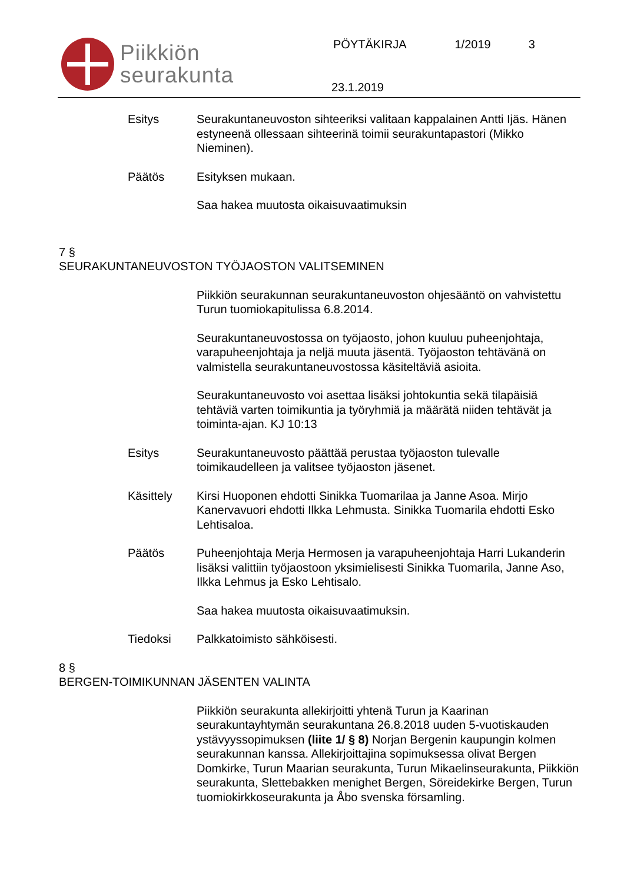Piikkiön
seurakunta
PÖYTÄKIRJA 1/2019 3
23.1.2019
Esitys Seurakuntaneuvoston sihteeriksi valitaan kappalainen Antti Ijäs. Hänen estyneenä ollessaan sihteerinä toimii seurakuntapastori (Mikko Nieminen).
Päätös Esityksen mukaan.
Saa hakea muutosta oikaisuvaatimuksin
7 §
SEURAKUNTANEUVOSTON TYÖJAOSTON VALITSEMINEN
Piikkiön seurakunnan seurakuntaneuvoston ohjesääntö on vahvistettu Turun tuomiokapitulissa 6.8.2014.
Seurakuntaneuvostossa on työjaosto, johon kuuluu puheenjohtaja, varapuheenjohtaja ja neljä muuta jäsentä. Työjaoston tehtävänä on valmistella seurakuntaneuvostossa käsiteltäviä asioita.
Seurakuntaneuvosto voi asettaa lisäksi johtokuntia sekä tilapäisiä tehtäviä varten toimikuntia ja työryhmiä ja määrätä niiden tehtävät ja toiminta-ajan. KJ 10:13
Esitys Seurakuntaneuvosto päättää perustaa työjaoston tulevalle toimikaudelleen ja valitsee työjaoston jäsenet.
Käsittely Kirsi Huoponen ehdotti Sinikka Tuomarilaa ja Janne Asoa. Mirjo Kanervavuori ehdotti Ilkka Lehmusta. Sinikka Tuomarila ehdotti Esko Lehtisaloa.
Päätös Puheenjohtaja Merja Hermosen ja varapuheenjohtaja Harri Lukanderin lisäksi valittiin työjaostoon yksimielisesti Sinikka Tuomarila, Janne Aso, Ilkka Lehmus ja Esko Lehtisalo.
Saa hakea muutosta oikaisuvaatimuksin.
Tiedoksi Palkkatoimisto sähköisesti.
8 §
BERGEN-TOIMIKUNNAN JÄSENTEN VALINTA
Piikkiön seurakunta allekirjoitti yhtenä Turun ja Kaarinan seurakuntayhtymän seurakuntana 26.8.2018 uuden 5-vuotiskauden ystävyyssopimuksen (liite 1/ § 8) Norjan Bergenin kaupungin kolmen seurakunnan kanssa. Allekirjoittajina sopimuksessa olivat Bergen Domkirke, Turun Maarian seurakunta, Turun Mikaelinseurakunta, Piikkiön seurakunta, Slettebakken menighet Bergen, Söreidekirke Bergen, Turun tuomiokirkkoseurakunta ja Åbo svenska församling.